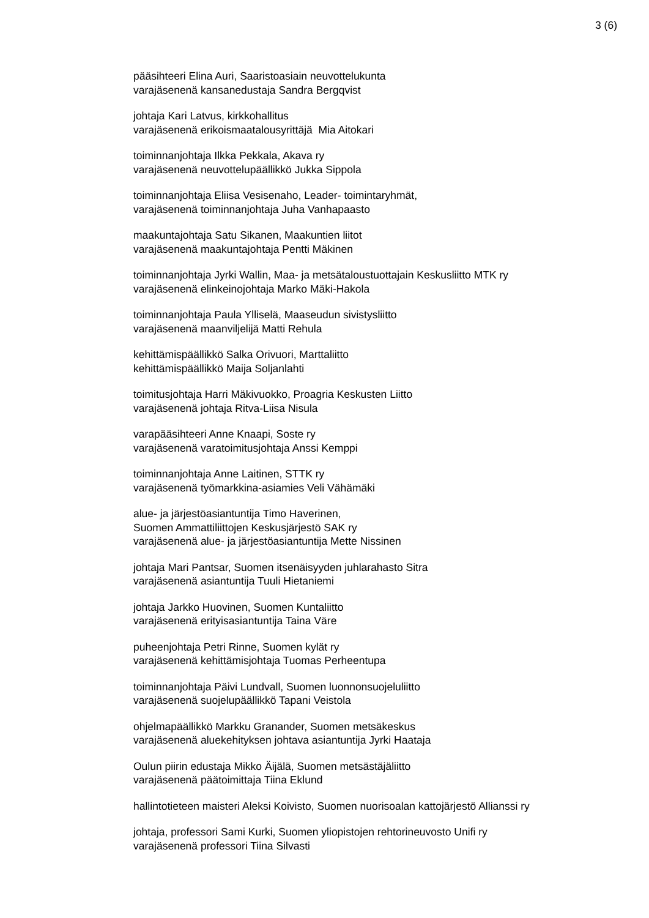3 (6)
pääsihteeri Elina Auri, Saaristoasiain neuvottelukunta
varajäsenenä kansanedustaja Sandra Bergqvist
johtaja Kari Latvus, kirkkohallitus
varajäsenenä erikoismaatalousyrittäjä Mia Aitokari
toiminnanjohtaja Ilkka Pekkala, Akava ry
varajäsenenä neuvottelupäällikkö Jukka Sippola
toiminnanjohtaja Eliisa Vesisenaho, Leader- toimintaryhmät,
varajäsenenä toiminnanjohtaja Juha Vanhapaasto
maakuntajohtaja Satu Sikanen, Maakuntien liitot
varajäsenenä maakuntajohtaja Pentti Mäkinen
toiminnanjohtaja Jyrki Wallin, Maa- ja metsätaloustuottajain Keskusliitto MTK ry
varajäsenenä elinkeinojohtaja Marko Mäki-Hakola
toiminnanjohtaja Paula Ylliselä, Maaseudun sivistysliitto
varajäsenenä maanviljelijä Matti Rehula
kehittämispäällikkö Salka Orivuori, Marttaliitto
kehittämispäällikkö Maija Soljanlahti
toimitusjohtaja Harri Mäkivuokko, Proagria Keskusten Liitto
varajäsenenä johtaja Ritva-Liisa Nisula
varapääsihteeri Anne Knaapi, Soste ry
varajäsenenä varatoimitusjohtaja Anssi Kemppi
toiminnanjohtaja Anne Laitinen, STTK ry
varajäsenenä työmarkkina-asiamies Veli Vähämäki
alue- ja järjestöasiantuntija Timo Haverinen,
Suomen Ammattiliittojen Keskusjärjestö SAK ry
varajäsenenä alue- ja järjestöasiantuntija Mette Nissinen
johtaja Mari Pantsar, Suomen itsenäisyyden juhlarahasto Sitra
varajäsenenä asiantuntija Tuuli Hietaniemi
johtaja Jarkko Huovinen, Suomen Kuntaliitto
varajäsenenä erityisasiantuntija Taina Väre
puheenjohtaja Petri Rinne, Suomen kylät ry
varajäsenenä kehittämisjohtaja Tuomas Perheentupa
toiminnanjohtaja Päivi Lundvall, Suomen luonnonsuojeluliitto
varajäsenenä suojelupäällikkö Tapani Veistola
ohjelmapäällikkö Markku Granander, Suomen metsäkeskus
varajäsenenä aluekehityksen johtava asiantuntija Jyrki Haataja
Oulun piirin edustaja Mikko Äijälä, Suomen metsästäjäliitto
varajäsenenä päätoimittaja Tiina Eklund
hallintotieteen maisteri Aleksi Koivisto, Suomen nuorisoalan kattojärjestö Allianssi ry
johtaja, professori Sami Kurki, Suomen yliopistojen rehtorineuvosto Unifi ry
varajäsenenä professori Tiina Silvasti